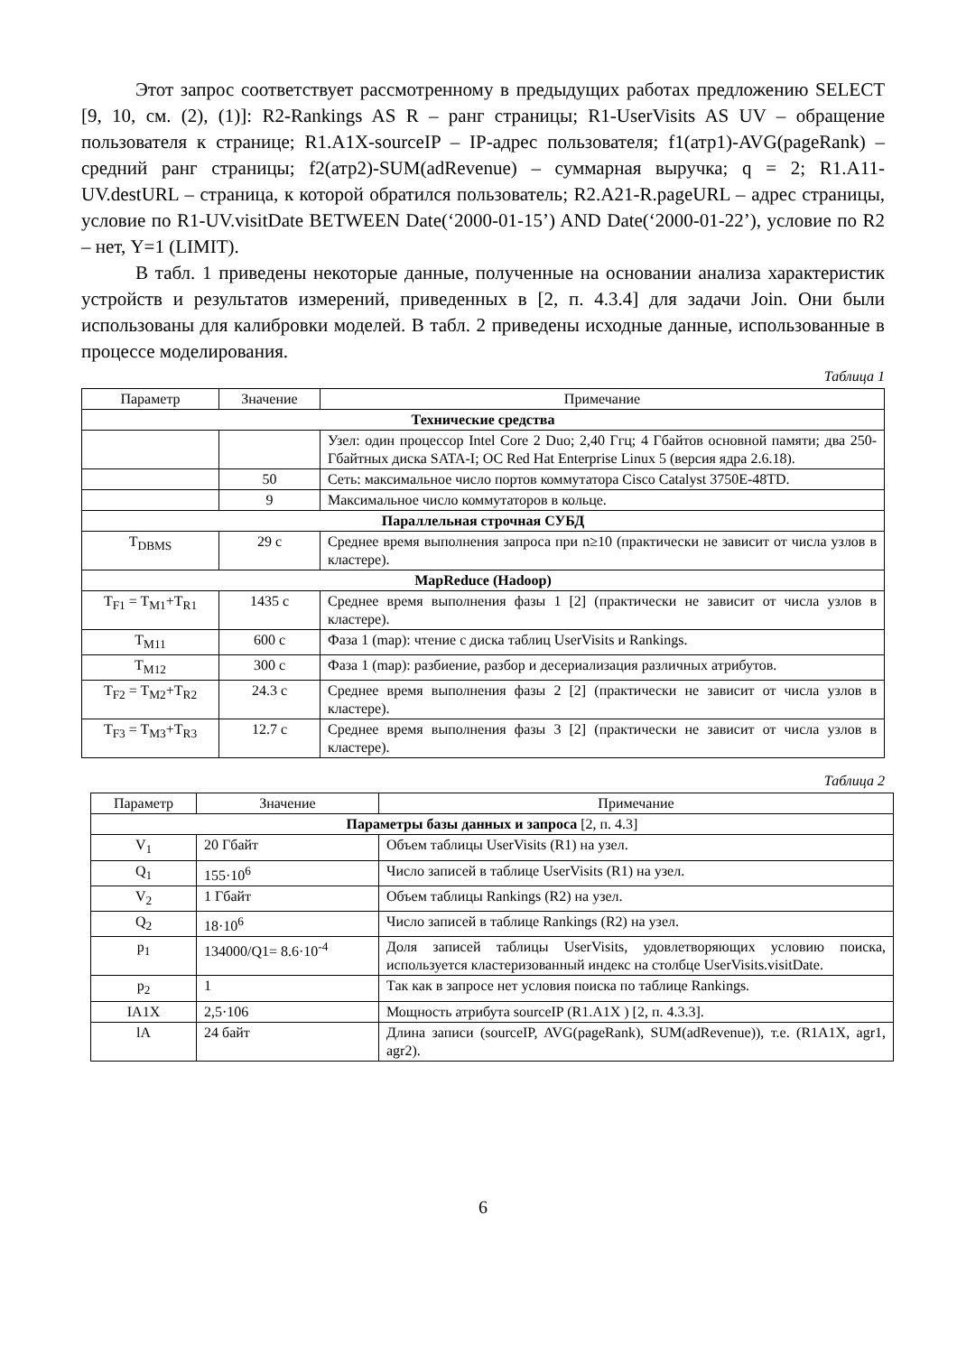Этот запрос соответствует рассмотренному в предыдущих работах предложению SELECT [9, 10, см. (2), (1)]: R2-Rankings AS R – ранг страницы; R1-UserVisits AS UV – обращение пользователя к странице; R1.A1X-sourceIP – IP-адрес пользователя; f1(атр1)-AVG(pageRank) – средний ранг страницы; f2(атр2)-SUM(adRevenue) – суммарная выручка; q = 2; R1.A11-UV.destURL – страница, к которой обратился пользователь; R2.A21-R.pageURL – адрес страницы, условие по R1-UV.visitDate BETWEEN Date(‘2000-01-15’) AND Date(‘2000-01-22’), условие по R2 – нет, Y=1 (LIMIT).
В табл. 1 приведены некоторые данные, полученные на основании анализа характеристик устройств и результатов измерений, приведенных в [2, п. 4.3.4] для задачи Join. Они были использованы для калибровки моделей. В табл. 2 приведены исходные данные, использованные в процессе моделирования.
Таблица 1
| Параметр | Значение | Примечание |
| --- | --- | --- |
| Технические средства | | |
| | | Узел: один процессор Intel Core 2 Duo; 2,40 Ггц; 4 Гбайтов основной памяти; два 250-Гбайтных диска SATA-I; ОС Red Hat Enterprise Linux 5 (версия ядра 2.6.18). |
| | 50 | Сеть: максимальное число портов коммутатора Cisco Catalyst 3750E-48TD. |
| | 9 | Максимальное число коммутаторов в кольце. |
| Параллельная строчная СУБД | | |
| T<sub>DBMS</sub> | 29 с | Среднее время выполнения запроса при n≥10 (практически не зависит от числа узлов в кластере). |
| MapReduce (Hadoop) | | |
| T<sub>F1</sub> = T<sub>M1</sub>+T<sub>R1</sub> | 1435 с | Среднее время выполнения фазы 1 [2] (практически не зависит от числа узлов в кластере). |
| T<sub>M11</sub> | 600 с | Фаза 1 (map): чтение с диска таблиц UserVisits и Rankings. |
| T<sub>M12</sub> | 300 с | Фаза 1 (map): разбиение, разбор и десериализация различных атрибутов. |
| T<sub>F2</sub> = T<sub>M2</sub>+T<sub>R2</sub> | 24.3 с | Среднее время выполнения фазы 2 [2] (практически не зависит от числа узлов в кластере). |
| T<sub>F3</sub> = T<sub>M3</sub>+T<sub>R3</sub> | 12.7 с | Среднее время выполнения фазы 3 [2] (практически не зависит от числа узлов в кластере). |
Таблица 2
| Параметр | Значение | Примечание |
| --- | --- | --- |
| Параметры базы данных и запроса [2, п. 4.3] | | |
| V<sub>1</sub> | 20 Гбайт | Объем таблицы UserVisits (R1) на узел. |
| Q<sub>1</sub> | 155·10<sup>6</sup> | Число записей в таблице UserVisits (R1) на узел. |
| V<sub>2</sub> | 1 Гбайт | Объем таблицы Rankings (R2) на узел. |
| Q<sub>2</sub> | 18·10<sup>6</sup> | Число записей в таблице Rankings (R2) на узел. |
| p<sub>1</sub> | 134000/Q1= 8.6·10<sup>-4</sup> | Доля записей таблицы UserVisits, удовлетворяющих условию поиска, используется кластеризованный индекс на столбце UserVisits.visitDate. |
| p<sub>2</sub> | 1 | Так как в запросе нет условия поиска по таблице Rankings. |
| IA1X | 2,5·106 | Мощность атрибута sourceIP (R1.A1X ) [2, п. 4.3.3]. |
| lA | 24 байт | Длина записи (sourceIP, AVG(pageRank), SUM(adRevenue)), т.е. (R1A1X, agr1, agr2). |
6